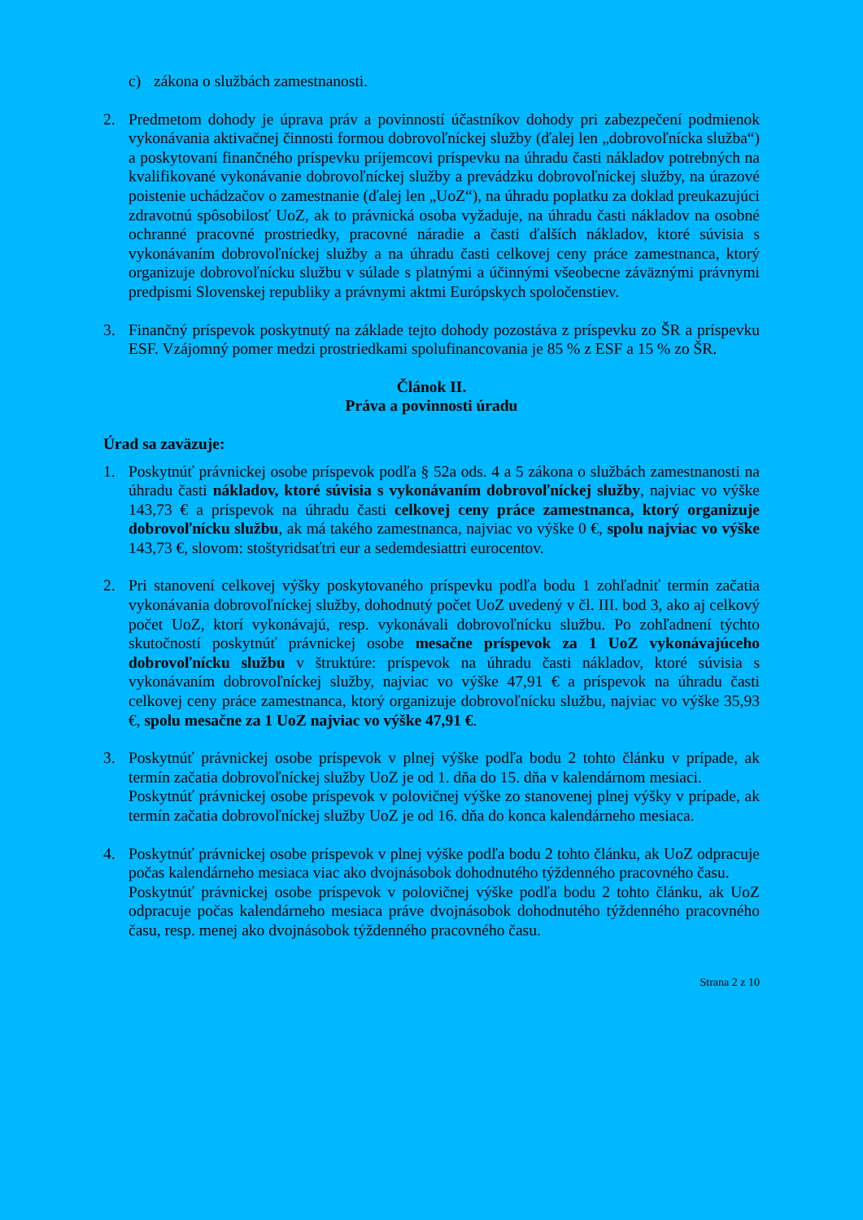c) zákona o službách zamestnanosti.
2. Predmetom dohody je úprava práv a povinností účastníkov dohody pri zabezpečení podmienok vykonávania aktivačnej činnosti formou dobrovoľníckej služby (ďalej len „dobrovoľnícka služba“) a poskytovaní finančného príspevku príjemcovi príspevku na úhradu časti nákladov potrebných na kvalifikované vykonávanie dobrovoľníckej služby a prevádzku dobrovoľníckej služby, na úrazové poistenie uchádzačov o zamestnanie (ďalej len „UoZ“), na úhradu poplatku za doklad preukazujúci zdravotnú spôsobilosť UoZ, ak to právnická osoba vyžaduje, na úhradu časti nákladov na osobné ochranné pracovné prostriedky, pracovné náradie a časti ďalších nákladov, ktoré súvisia s vykonávaním dobrovoľníckej služby a na úhradu časti celkovej ceny práce zamestnanca, ktorý organizuje dobrovoľnícku službu v súlade s platnými a účinnými všeobecne záväznými právnymi predpismi Slovenskej republiky a právnymi aktmi Európskych spoločenstiev.
3. Finančný príspevok poskytnutý na základe tejto dohody pozostáva z príspevku zo ŠR a príspevku ESF. Vzájomný pomer medzi prostriedkami spolufinancovania je 85 % z ESF a 15 % zo ŠR.
Článok II.
Práva a povinnosti úradu
Úrad sa zaväzuje:
1. Poskytnúť právnickej osobe príspevok podľa § 52a ods. 4 a 5 zákona o službách zamestnanosti na úhradu časti nákladov, ktoré súvisia s vykonávaním dobrovoľníckej služby, najviac vo výške 143,73 € a príspevok na úhradu časti celkovej ceny práce zamestnanca, ktorý organizuje dobrovoľnícku službu, ak má takého zamestnanca, najviac vo výške 0 €, spolu najviac vo výške 143,73 €, slovom: stoštyridsaťtri eur a sedemdesiattri eurocentov.
2. Pri stanovení celkovej výšky poskytovaného príspevku podľa bodu 1 zohľadniť termín začatia vykonávania dobrovoľníckej služby, dohodnutý počet UoZ uvedený v čl. III. bod 3, ako aj celkový počet UoZ, ktorí vykonávajú, resp. vykonávali dobrovoľnícku službu. Po zohľadnení týchto skutočností poskytnúť právnickej osobe mesačne príspevok za 1 UoZ vykonávajúceho dobrovoľnícku službu v štruktúre: príspevok na úhradu časti nákladov, ktoré súvisia s vykonávaním dobrovoľníckej služby, najviac vo výške 47,91 € a príspevok na úhradu časti celkovej ceny práce zamestnanca, ktorý organizuje dobrovoľnícku službu, najviac vo výške 35,93 €, spolu mesačne za 1 UoZ najviac vo výške 47,91 €.
3. Poskytnúť právnickej osobe príspevok v plnej výške podľa bodu 2 tohto článku v prípade, ak termín začatia dobrovoľníckej služby UoZ je od 1. dňa do 15. dňa v kalendárnom mesiaci.
Poskytnúť právnickej osobe príspevok v polovičnej výške zo stanovenej plnej výšky v prípade, ak termín začatia dobrovoľníckej služby UoZ je od 16. dňa do konca kalendárneho mesiaca.
4. Poskytnúť právnickej osobe príspevok v plnej výške podľa bodu 2 tohto článku, ak UoZ odpracuje počas kalendárneho mesiaca viac ako dvojnásobok dohodnutého týždenného pracovného času.
Poskytnúť právnickej osobe príspevok v polovičnej výške podľa bodu 2 tohto článku, ak UoZ odpracuje počas kalendárneho mesiaca práve dvojnásobok dohodnutého týždenného pracovného času, resp. menej ako dvojnásobok týždenného pracovného času.
Strana 2 z 10